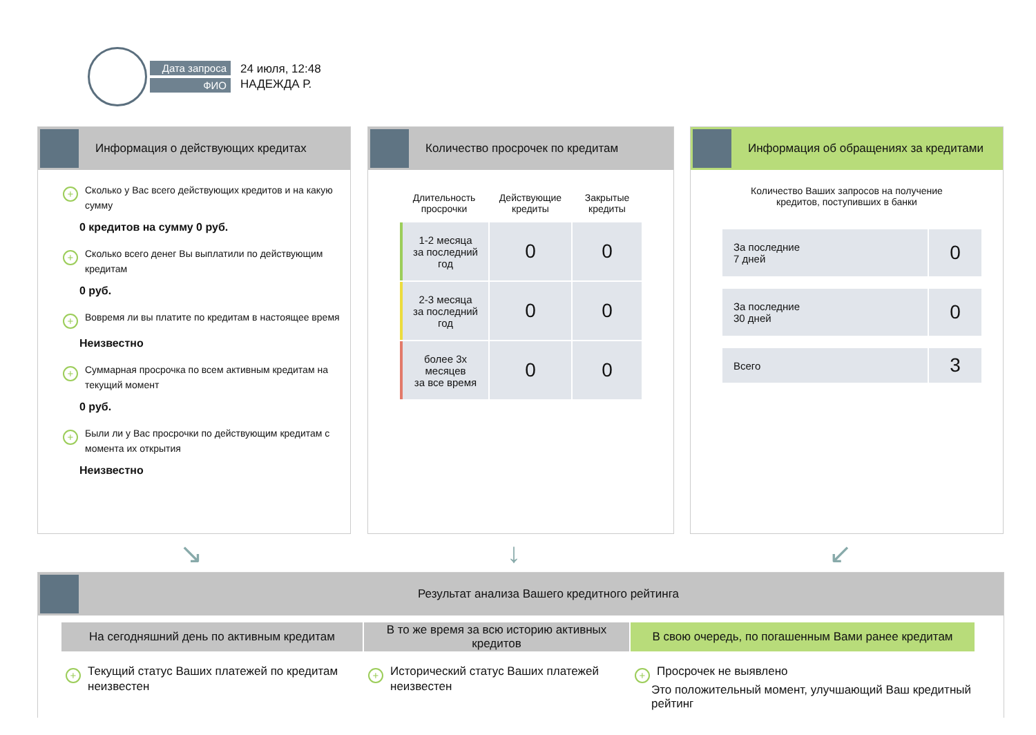Дата запроса
ФИО
24 июля, 12:48
НАДЕЖДА Р.
Информация о действующих кредитах
+ Сколько у Вас всего действующих кредитов и на какую сумму
0 кредитов на сумму 0 руб.
+ Сколько всего денег Вы выплатили по действующим кредитам
0 руб.
+ Вовремя ли вы платите по кредитам в настоящее время
Неизвестно
+ Суммарная просрочка по всем активным кредитам на текущий момент
0 руб.
+ Были ли у Вас просрочки по действующим кредитам с момента их открытия
Неизвестно
Количество просрочек по кредитам
| Длительность просрочки | Действующие кредиты | Закрытые кредиты |
| --- | --- | --- |
| 1-2 месяца за последний год | 0 | 0 |
| 2-3 месяца за последний год | 0 | 0 |
| более 3х месяцев за все время | 0 | 0 |
Информация об обращениях за кредитами
Количество Ваших запросов на получение
кредитов, поступивших в банки
| За последние 7 дней | 0 |
| За последние 30 дней | 0 |
| Всего | 3 |
↘ ↓ ↙
Результат анализа Вашего кредитного рейтинга
На сегодняшний день по активным кредитам
+ Текущий статус Ваших платежей по кредитам неизвестен
В то же время за всю историю активных кредитов
+ Исторический статус Ваших платежей неизвестен
В свою очередь, по погашенным Вами ранее кредитам
+ Просрочек не выявлено
Это положительный момент, улучшающий Ваш кредитный рейтинг